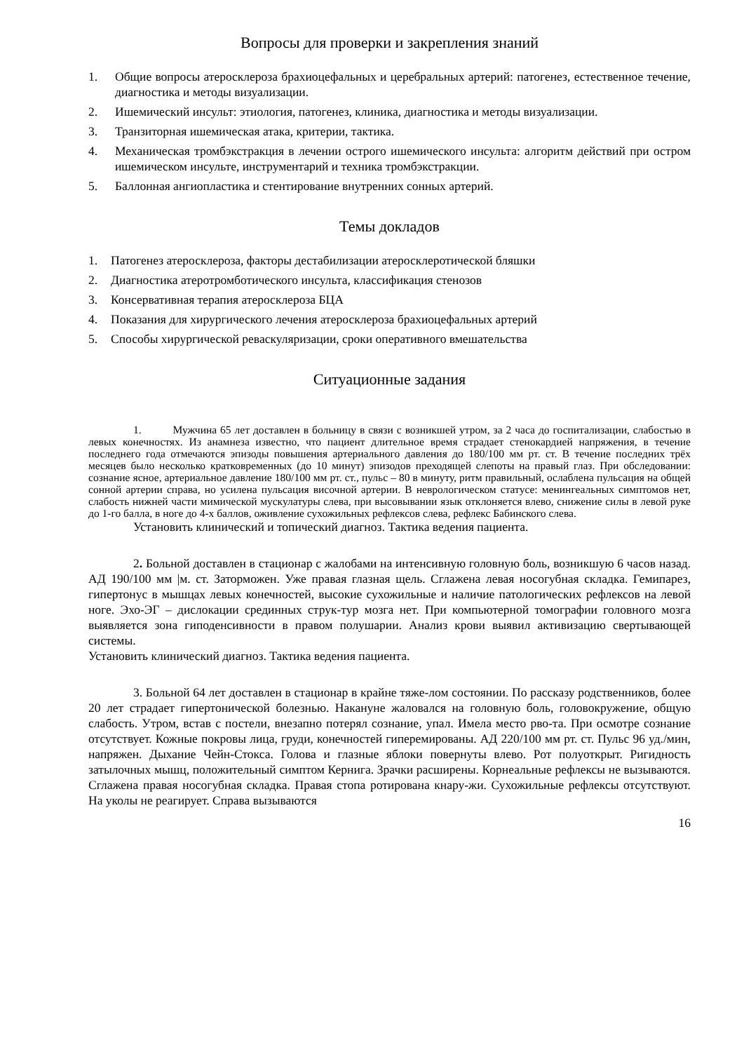Вопросы для проверки и закрепления знаний
1. Общие вопросы атеросклероза брахиоцефальных и церебральных артерий: патогенез, естественное течение, диагностика и методы визуализации.
2. Ишемический инсульт: этиология, патогенез, клиника, диагностика и методы визуализации.
3. Транзиторная ишемическая атака, критерии, тактика.
4. Механическая тромбэкстракция в лечении острого ишемического инсульта: алгоритм действий при остром ишемическом инсульте, инструментарий и техника тромбэкстракции.
5. Баллонная ангиопластика и стентирование внутренних сонных артерий.
Темы докладов
1. Патогенез атеросклероза, факторы дестабилизации атеросклеротической бляшки
2. Диагностика атеротромботического инсульта, классификация стенозов
3. Консервативная терапия атеросклероза БЦА
4. Показания для хирургического лечения атеросклероза брахиоцефальных артерий
5. Способы хирургической реваскуляризации, сроки оперативного вмешательства
Ситуационные задания
1. Мужчина 65 лет доставлен в больницу в связи с возникшей утром, за 2 часа до госпитализации, слабостью в левых конечностях. Из анамнеза известно, что пациент длительное время страдает стенокардией напряжения, в течение последнего года отмечаются эпизоды повышения артериального давления до 180/100 мм рт. ст. В течение последних трёх месяцев было несколько кратковременных (до 10 минут) эпизодов преходящей слепоты на правый глаз. При обследовании: сознание ясное, артериальное давление 180/100 мм рт. ст., пульс – 80 в минуту, ритм правильный, ослаблена пульсация на общей сонной артерии справа, но усилена пульсация височной артерии. В неврологическом статусе: менингеальных симптомов нет, слабость нижней части мимической мускулатуры слева, при высовывании язык отклоняется влево, снижение силы в левой руке до 1-го балла, в ноге до 4-х баллов, оживление сухожильных рефлексов слева, рефлекс Бабинского слева.
Установить клинический и топический диагноз. Тактика ведения пациента.
2. Больной доставлен в стационар с жалобами на интенсивную головную боль, возникшую 6 часов назад. АД 190/100 мм |м. ст. Заторможен. Уже правая глазная щель. Сглажена левая носогубная складка. Гемипарез, гипертонус в мышцах левых конечностей, высокие сухожильные и наличие патологических рефлексов на левой ноге. Эхо-ЭГ – дислокации срединных струк-тур мозга нет. При компьютерной томографии головного мозга выявляется зона гиподенсивности в правом полушарии. Анализ крови выявил активизацию свертывающей системы.
Установить клинический диагноз. Тактика ведения пациента.
3. Больной 64 лет доставлен в стационар в крайне тяже-лом состоянии. По рассказу родственников, более 20 лет страдает гипертонической болезнью. Накануне жаловался на головную боль, головокружение, общую слабость. Утром, встав с постели, внезапно потерял сознание, упал. Имела место рво-та. При осмотре сознание отсутствует. Кожные покровы лица, груди, конечностей гиперемированы. АД 220/100 мм рт. ст. Пульс 96 уд./мин, напряжен. Дыхание Чейн-Стокса. Голова и глазные яблоки повернуты влево. Рот полуоткрыт. Ригидность затылочных мышц, положительный симптом Кернига. Зрачки расширены. Корнеальные рефлексы не вызываются. Сглажена правая носогубная складка. Правая стопа ротирована кнару-жи. Сухожильные рефлексы отсутствуют. На уколы не реагирует. Справа вызываются
16